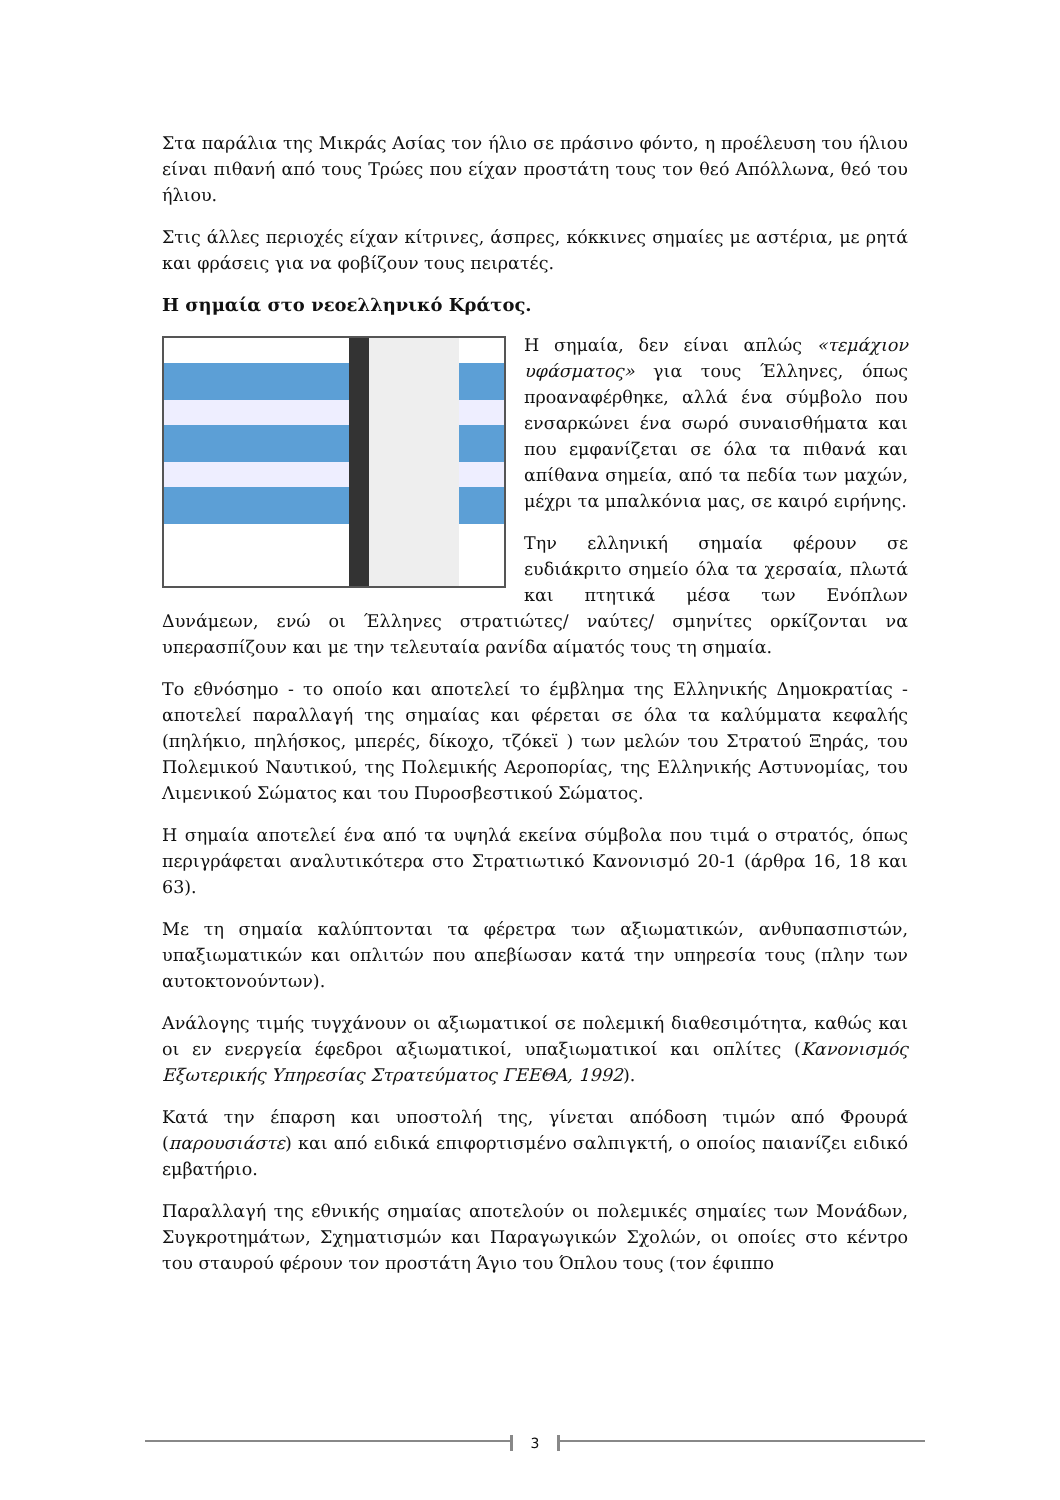Στα παράλια της Μικράς Ασίας τον ήλιο σε πράσινο φόντο, η προέλευση του ήλιου είναι πιθανή από τους Τρώες που είχαν προστάτη τους τον θεό Απόλλωνα, θεό του ήλιου.
Στις άλλες περιοχές είχαν κίτρινες, άσπρες, κόκκινες σημαίες με αστέρια, με ρητά και φράσεις για να φοβίζουν τους πειρατές.
Η σημαία στο νεοελληνικό Κράτος.
Η σημαία, δεν είναι απλώς «τεμάχιον υφάσματος» για τους Έλληνες, όπως προαναφέρθηκε, αλλά ένα σύμβολο που ενσαρκώνει ένα σωρό συναισθήματα και που εμφανίζεται σε όλα τα πιθανά και απίθανα σημεία, από τα πεδία των μαχών, μέχρι τα μπαλκόνια μας, σε καιρό ειρήνης.
Την ελληνική σημαία φέρουν σε ευδιάκριτο σημείο όλα τα χερσαία, πλωτά και πτητικά μέσα των Ενόπλων Δυνάμεων, ενώ οι Έλληνες στρατιώτες/ ναύτες/ σμηνίτες ορκίζονται να υπερασπίζουν και με την τελευταία ρανίδα αίματός τους τη σημαία.
Το εθνόσημο - το οποίο και αποτελεί το έμβλημα της Ελληνικής Δημοκρατίας - αποτελεί παραλλαγή της σημαίας και φέρεται σε όλα τα καλύμματα κεφαλής (πηλήκιο, πηλήσκος, μπερές, δίκοχο, τζόκεϊ ) των μελών του Στρατού Ξηράς, του Πολεμικού Ναυτικού, της Πολεμικής Αεροπορίας, της Ελληνικής Αστυνομίας, του Λιμενικού Σώματος και του Πυροσβεστικού Σώματος.
Η σημαία αποτελεί ένα από τα υψηλά εκείνα σύμβολα που τιμά ο στρατός, όπως περιγράφεται αναλυτικότερα στο Στρατιωτικό Κανονισμό 20-1 (άρθρα 16, 18 και 63).
Με τη σημαία καλύπτονται τα φέρετρα των αξιωματικών, ανθυπασπιστών, υπαξιωματικών και οπλιτών που απεβίωσαν κατά την υπηρεσία τους (πλην των αυτοκτονούντων).
Ανάλογης τιμής τυγχάνουν οι αξιωματικοί σε πολεμική διαθεσιμότητα, καθώς και οι εν ενεργεία έφεδροι αξιωματικοί, υπαξιωματικοί και οπλίτες (Κανονισμός Εξωτερικής Υπηρεσίας Στρατεύματος ΓΕΕΘΑ, 1992).
Κατά την έπαρση και υποστολή της, γίνεται απόδοση τιμών από Φρουρά (παρουσιάστε) και από ειδικά επιφορτισμένο σαλπιγκτή, ο οποίος παιανίζει ειδικό εμβατήριο.
Παραλλαγή της εθνικής σημαίας αποτελούν οι πολεμικές σημαίες των Μονάδων, Συγκροτημάτων, Σχηματισμών και Παραγωγικών Σχολών, οι οποίες στο κέντρο του σταυρού φέρουν τον προστάτη Άγιο του Όπλου τους (τον έφιππο
3